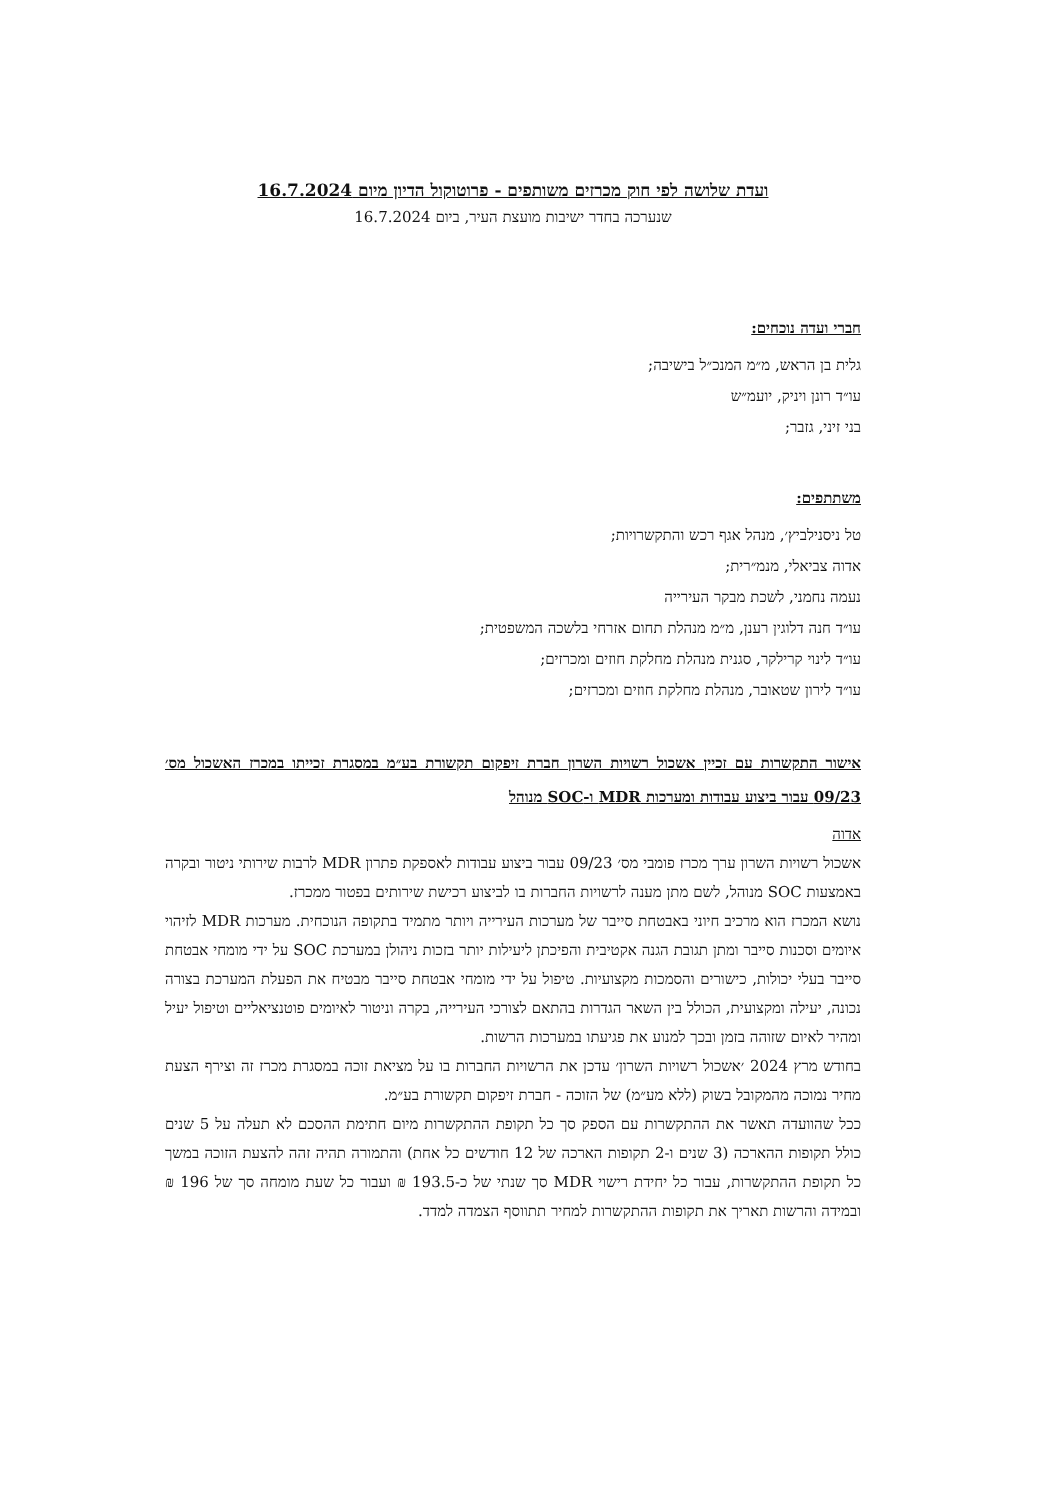ועדת שלושה לפי חוק מכרזים משותפים - פרוטוקול הדיון מיום 16.7.2024
שנערכה בחדר ישיבות מועצת העיר, ביום 16.7.2024
חברי ועדה נוכחים:
גלית בן הראש, מ״מ המנכ״ל בישיבה;
עו״ד רונן ויניק, יועמ״ש
בני זיני, גזבר;
משתתפים:
טל ניסנילביץ׳, מנהל אגף רכש והתקשרויות;
אדוה צביאלי, מנמ״רית;
נעמה נחמני, לשכת מבקר העירייה
עו״ד חנה דלוגין רענן, מ״מ מנהלת תחום אזרחי בלשכה המשפטית;
עו״ד לינוי קרילקר, סגנית מנהלת מחלקת חוזים ומכרזים;
עו״ד לירון שטאובר, מנהלת מחלקת חוזים ומכרזים;
אישור התקשרות עם זכיין אשכול רשויות השרון חברת זיפקום תקשורת בע״מ במסגרת זכייתו במכרז האשכול מס׳ 09/23 עבור ביצוע עבודות ומערכות MDR ו-SOC מנוהל
אדוה
אשכול רשויות השרון ערך מכרז פומבי מס׳ 09/23 עבור ביצוע עבודות לאספקת פתרון MDR לרבות שירותי ניטור ובקרה באמצעות SOC מנוהל, לשם מתן מענה לרשויות החברות בו לביצוע רכישת שירותים בפטור ממכרז.
נושא המכרז הוא מרכיב חיוני באבטחת סייבר של מערכות העירייה ויותר מתמיד בתקופה הנוכחית. מערכות MDR לזיהוי איומים וסכנות סייבר ומתן תגובת הגנה אקטיבית והפיכתן ליעילות יותר בזכות ניהולן במערכת SOC על ידי מומחי אבטחת סייבר בעלי יכולות, כישורים והסמכות מקצועיות. טיפול על ידי מומחי אבטחת סייבר מבטיח את הפעלת המערכת בצורה נכונה, יעילה ומקצועית, הכולל בין השאר הגדרות בהתאם לצורכי העירייה, בקרה וניטור לאיומים פוטנציאליים וטיפול יעיל ומהיר לאיום שזוהה בזמן ובכך למנוע את פגיעתו במערכות הרשות.
בחודש מרץ 2024 ׳אשכול רשויות השרון׳ עדכן את הרשויות החברות בו על מציאת זוכה במסגרת מכרז זה וצירף הצעת מחיר נמוכה מהמקובל בשוק (ללא מע״מ) של הזוכה - חברת זיפקום תקשורת בע״מ.
ככל שהוועדה תאשר את ההתקשרות עם הספק סך כל תקופת ההתקשרות מיום חתימת ההסכם לא תעלה על 5 שנים כולל תקופות ההארכה (3 שנים ו-2 תקופות הארכה של 12 חודשים כל אחת) והתמורה תהיה זהה להצעת הזוכה במשך כל תקופת ההתקשרות, עבור כל יחידת רישוי MDR סך שנתי של כ-193.5 ₪ ועבור כל שעת מומחה סך של 196 ₪ ובמידה והרשות תאריך את תקופות ההתקשרות למחיר תתווסף הצמדה למדד.